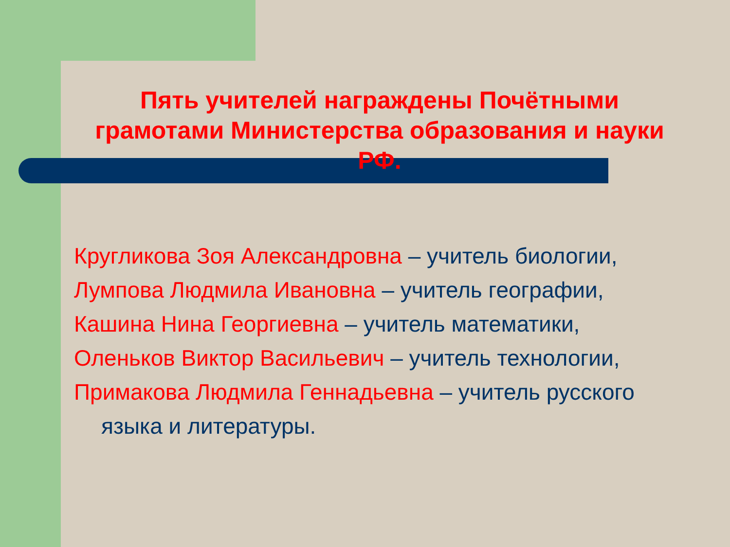Пять учителей награждены Почётными грамотами Министерства образования и науки РФ.
Кругликова Зоя Александровна – учитель биологии,
Лумпова Людмила Ивановна – учитель географии,
Кашина Нина Георгиевна – учитель математики,
Оленьков Виктор Васильевич – учитель технологии,
Примакова Людмила Геннадьевна – учитель русского языка и литературы.